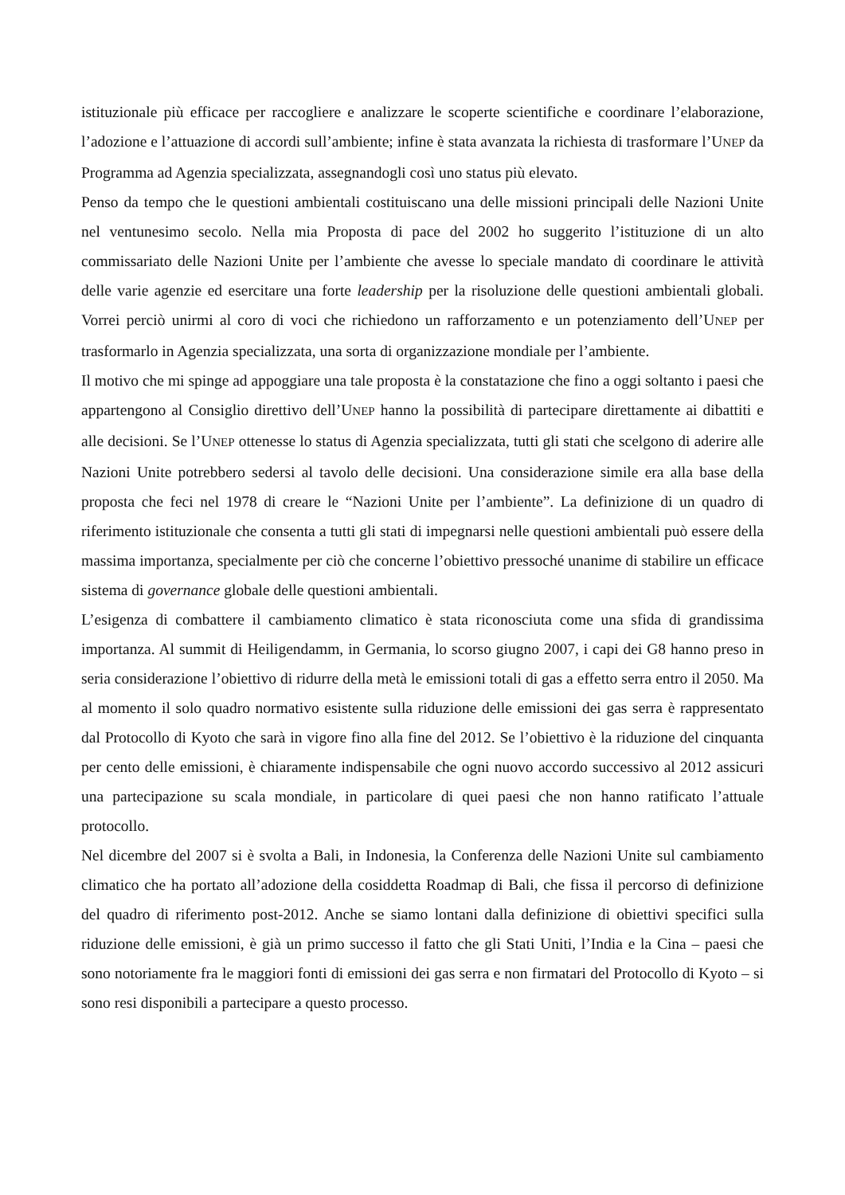istituzionale più efficace per raccogliere e analizzare le scoperte scientifiche e coordinare l’elaborazione, l’adozione e l’attuazione di accordi sull’ambiente; infine è stata avanzata la richiesta di trasformare l’UNEP da Programma ad Agenzia specializzata, assegnandogli così uno status più elevato.
Penso da tempo che le questioni ambientali costituiscano una delle missioni principali delle Nazioni Unite nel ventunesimo secolo. Nella mia Proposta di pace del 2002 ho suggerito l’istituzione di un alto commissariato delle Nazioni Unite per l’ambiente che avesse lo speciale mandato di coordinare le attività delle varie agenzie ed esercitare una forte leadership per la risoluzione delle questioni ambientali globali. Vorrei perciò unirmi al coro di voci che richiedono un rafforzamento e un potenziamento dell’UNEP per trasformarlo in Agenzia specializzata, una sorta di organizzazione mondiale per l’ambiente.
Il motivo che mi spinge ad appoggiare una tale proposta è la constatazione che fino a oggi soltanto i paesi che appartengono al Consiglio direttivo dell’UNEP hanno la possibilità di partecipare direttamente ai dibattiti e alle decisioni. Se l’UNEP ottenesse lo status di Agenzia specializzata, tutti gli stati che scelgono di aderire alle Nazioni Unite potrebbero sedersi al tavolo delle decisioni. Una considerazione simile era alla base della proposta che feci nel 1978 di creare le “Nazioni Unite per l’ambiente”. La definizione di un quadro di riferimento istituzionale che consenta a tutti gli stati di impegnarsi nelle questioni ambientali può essere della massima importanza, specialmente per ciò che concerne l’obiettivo pressoché unanime di stabilire un efficace sistema di governance globale delle questioni ambientali.
L’esigenza di combattere il cambiamento climatico è stata riconosciuta come una sfida di grandissima importanza. Al summit di Heiligendamm, in Germania, lo scorso giugno 2007, i capi dei G8 hanno preso in seria considerazione l’obiettivo di ridurre della metà le emissioni totali di gas a effetto serra entro il 2050. Ma al momento il solo quadro normativo esistente sulla riduzione delle emissioni dei gas serra è rappresentato dal Protocollo di Kyoto che sarà in vigore fino alla fine del 2012. Se l’obiettivo è la riduzione del cinquanta per cento delle emissioni, è chiaramente indispensabile che ogni nuovo accordo successivo al 2012 assicuri una partecipazione su scala mondiale, in particolare di quei paesi che non hanno ratificato l’attuale protocollo.
Nel dicembre del 2007 si è svolta a Bali, in Indonesia, la Conferenza delle Nazioni Unite sul cambiamento climatico che ha portato all’adozione della cosiddetta Roadmap di Bali, che fissa il percorso di definizione del quadro di riferimento post-2012. Anche se siamo lontani dalla definizione di obiettivi specifici sulla riduzione delle emissioni, è già un primo successo il fatto che gli Stati Uniti, l’India e la Cina – paesi che sono notoriamente fra le maggiori fonti di emissioni dei gas serra e non firmatari del Protocollo di Kyoto – si sono resi disponibili a partecipare a questo processo.